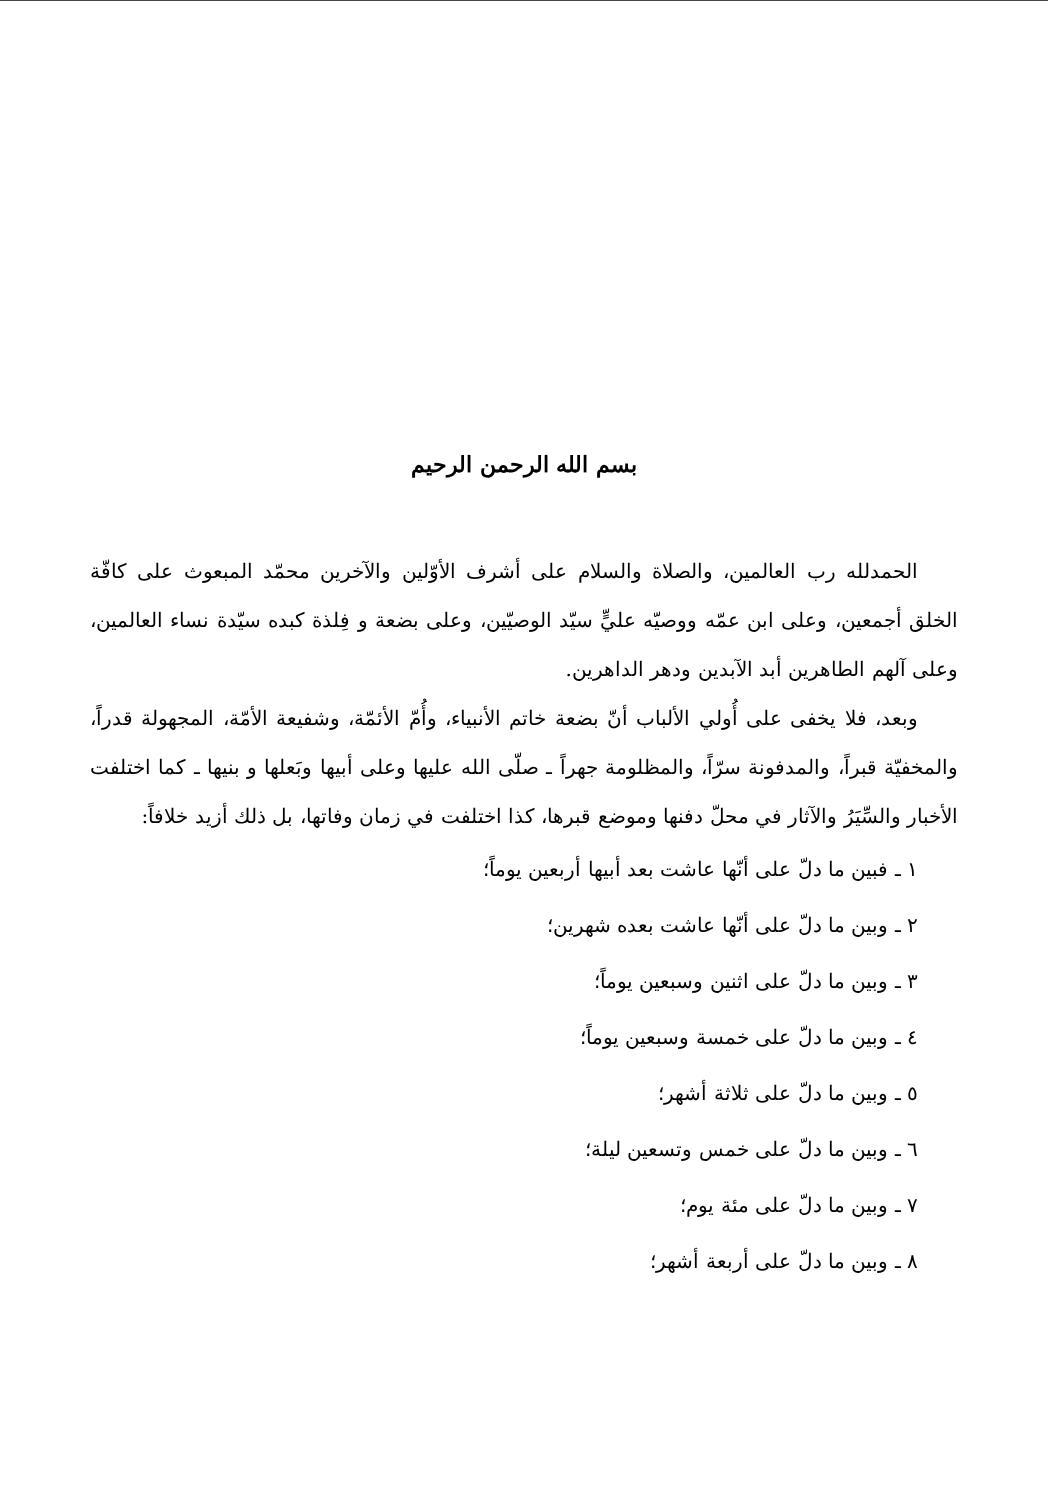بسم الله الرحمن الرحيم
الحمدلله رب العالمين، والصلاة والسلام على أشرف الأوّلين والآخرين محمّد المبعوث على كافّة الخلق أجمعين، وعلى ابن عمّه ووصيّه عليٍّ سيّد الوصيّين، وعلى بضعة و فِلذة كبده سيّدة نساء العالمين، وعلى آلهم الطاهرين أبد الآبدين ودهر الداهرين.
وبعد، فلا يخفى على أُولي الألباب أنّ بضعة خاتم الأنبياء، وأُمّ الأئمّة، وشفيعة الأمّة، المجهولة قدراً، والمخفيّة قبراً، والمدفونة سرّاً، والمظلومة جهراً ـ صلّى الله عليها وعلى أبيها وبَعلها و بنيها ـ كما اختلفت الأخبار والسِّيَرُ والآثار في محلّ دفنها وموضع قبرها، كذا اختلفت في زمان وفاتها، بل ذلك أزيد خلافاً:
١ ـ فبين ما دلّ على أنّها عاشت بعد أبيها أربعين يوماً؛
٢ ـ وبين ما دلّ على أنّها عاشت بعده شهرين؛
٣ ـ وبين ما دلّ على اثنين وسبعين يوماً؛
٤ ـ وبين ما دلّ على خمسة وسبعين يوماً؛
٥ ـ وبين ما دلّ على ثلاثة أشهر؛
٦ ـ وبين ما دلّ على خمس وتسعين ليلة؛
٧ ـ وبين ما دلّ على مئة يوم؛
٨ ـ وبين ما دلّ على أربعة أشهر؛